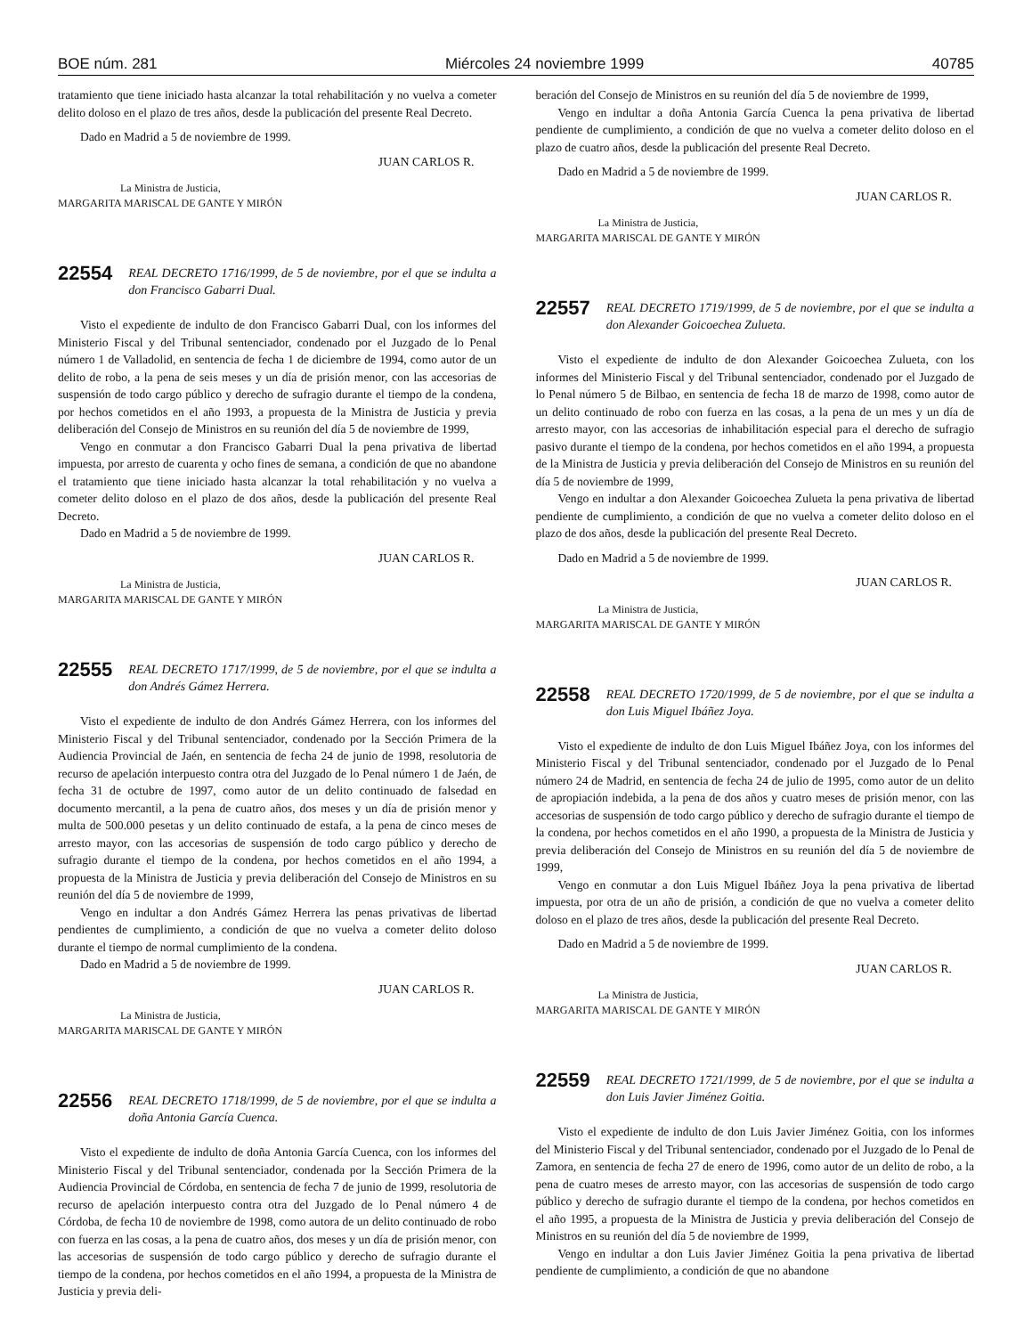BOE núm. 281 Miércoles 24 noviembre 1999 40785
tratamiento que tiene iniciado hasta alcanzar la total rehabilitación y no vuelva a cometer delito doloso en el plazo de tres años, desde la publicación del presente Real Decreto.
Dado en Madrid a 5 de noviembre de 1999.
JUAN CARLOS R.
La Ministra de Justicia,
MARGARITA MARISCAL DE GANTE Y MIRÓN
22554 REAL DECRETO 1716/1999, de 5 de noviembre, por el que se indulta a don Francisco Gabarri Dual.
Visto el expediente de indulto de don Francisco Gabarri Dual, con los informes del Ministerio Fiscal y del Tribunal sentenciador, condenado por el Juzgado de lo Penal número 1 de Valladolid, en sentencia de fecha 1 de diciembre de 1994, como autor de un delito de robo, a la pena de seis meses y un día de prisión menor, con las accesorias de suspensión de todo cargo público y derecho de sufragio durante el tiempo de la condena, por hechos cometidos en el año 1993, a propuesta de la Ministra de Justicia y previa deliberación del Consejo de Ministros en su reunión del día 5 de noviembre de 1999,
Vengo en conmutar a don Francisco Gabarri Dual la pena privativa de libertad impuesta, por arresto de cuarenta y ocho fines de semana, a condición de que no abandone el tratamiento que tiene iniciado hasta alcanzar la total rehabilitación y no vuelva a cometer delito doloso en el plazo de dos años, desde la publicación del presente Real Decreto.
Dado en Madrid a 5 de noviembre de 1999.
JUAN CARLOS R.
La Ministra de Justicia,
MARGARITA MARISCAL DE GANTE Y MIRÓN
22555 REAL DECRETO 1717/1999, de 5 de noviembre, por el que se indulta a don Andrés Gámez Herrera.
Visto el expediente de indulto de don Andrés Gámez Herrera, con los informes del Ministerio Fiscal y del Tribunal sentenciador, condenado por la Sección Primera de la Audiencia Provincial de Jaén, en sentencia de fecha 24 de junio de 1998, resolutoria de recurso de apelación interpuesto contra otra del Juzgado de lo Penal número 1 de Jaén, de fecha 31 de octubre de 1997, como autor de un delito continuado de falsedad en documento mercantil, a la pena de cuatro años, dos meses y un día de prisión menor y multa de 500.000 pesetas y un delito continuado de estafa, a la pena de cinco meses de arresto mayor, con las accesorias de suspensión de todo cargo público y derecho de sufragio durante el tiempo de la condena, por hechos cometidos en el año 1994, a propuesta de la Ministra de Justicia y previa deliberación del Consejo de Ministros en su reunión del día 5 de noviembre de 1999,
Vengo en indultar a don Andrés Gámez Herrera las penas privativas de libertad pendientes de cumplimiento, a condición de que no vuelva a cometer delito doloso durante el tiempo de normal cumplimiento de la condena.
Dado en Madrid a 5 de noviembre de 1999.
JUAN CARLOS R.
La Ministra de Justicia,
MARGARITA MARISCAL DE GANTE Y MIRÓN
22556 REAL DECRETO 1718/1999, de 5 de noviembre, por el que se indulta a doña Antonia García Cuenca.
Visto el expediente de indulto de doña Antonia García Cuenca, con los informes del Ministerio Fiscal y del Tribunal sentenciador, condenada por la Sección Primera de la Audiencia Provincial de Córdoba, en sentencia de fecha 7 de junio de 1999, resolutoria de recurso de apelación interpuesto contra otra del Juzgado de lo Penal número 4 de Córdoba, de fecha 10 de noviembre de 1998, como autora de un delito continuado de robo con fuerza en las cosas, a la pena de cuatro años, dos meses y un día de prisión menor, con las accesorias de suspensión de todo cargo público y derecho de sufragio durante el tiempo de la condena, por hechos cometidos en el año 1994, a propuesta de la Ministra de Justicia y previa deli-
beración del Consejo de Ministros en su reunión del día 5 de noviembre de 1999,
Vengo en indultar a doña Antonia García Cuenca la pena privativa de libertad pendiente de cumplimiento, a condición de que no vuelva a cometer delito doloso en el plazo de cuatro años, desde la publicación del presente Real Decreto.
Dado en Madrid a 5 de noviembre de 1999.
JUAN CARLOS R.
La Ministra de Justicia,
MARGARITA MARISCAL DE GANTE Y MIRÓN
22557 REAL DECRETO 1719/1999, de 5 de noviembre, por el que se indulta a don Alexander Goicoechea Zulueta.
Visto el expediente de indulto de don Alexander Goicoechea Zulueta, con los informes del Ministerio Fiscal y del Tribunal sentenciador, condenado por el Juzgado de lo Penal número 5 de Bilbao, en sentencia de fecha 18 de marzo de 1998, como autor de un delito continuado de robo con fuerza en las cosas, a la pena de un mes y un día de arresto mayor, con las accesorias de inhabilitación especial para el derecho de sufragio pasivo durante el tiempo de la condena, por hechos cometidos en el año 1994, a propuesta de la Ministra de Justicia y previa deliberación del Consejo de Ministros en su reunión del día 5 de noviembre de 1999,
Vengo en indultar a don Alexander Goicoechea Zulueta la pena privativa de libertad pendiente de cumplimiento, a condición de que no vuelva a cometer delito doloso en el plazo de dos años, desde la publicación del presente Real Decreto.
Dado en Madrid a 5 de noviembre de 1999.
JUAN CARLOS R.
La Ministra de Justicia,
MARGARITA MARISCAL DE GANTE Y MIRÓN
22558 REAL DECRETO 1720/1999, de 5 de noviembre, por el que se indulta a don Luis Miguel Ibáñez Joya.
Visto el expediente de indulto de don Luis Miguel Ibáñez Joya, con los informes del Ministerio Fiscal y del Tribunal sentenciador, condenado por el Juzgado de lo Penal número 24 de Madrid, en sentencia de fecha 24 de julio de 1995, como autor de un delito de apropiación indebida, a la pena de dos años y cuatro meses de prisión menor, con las accesorias de suspensión de todo cargo público y derecho de sufragio durante el tiempo de la condena, por hechos cometidos en el año 1990, a propuesta de la Ministra de Justicia y previa deliberación del Consejo de Ministros en su reunión del día 5 de noviembre de 1999,
Vengo en conmutar a don Luis Miguel Ibáñez Joya la pena privativa de libertad impuesta, por otra de un año de prisión, a condición de que no vuelva a cometer delito doloso en el plazo de tres años, desde la publicación del presente Real Decreto.
Dado en Madrid a 5 de noviembre de 1999.
JUAN CARLOS R.
La Ministra de Justicia,
MARGARITA MARISCAL DE GANTE Y MIRÓN
22559 REAL DECRETO 1721/1999, de 5 de noviembre, por el que se indulta a don Luis Javier Jiménez Goitia.
Visto el expediente de indulto de don Luis Javier Jiménez Goitia, con los informes del Ministerio Fiscal y del Tribunal sentenciador, condenado por el Juzgado de lo Penal de Zamora, en sentencia de fecha 27 de enero de 1996, como autor de un delito de robo, a la pena de cuatro meses de arresto mayor, con las accesorias de suspensión de todo cargo público y derecho de sufragio durante el tiempo de la condena, por hechos cometidos en el año 1995, a propuesta de la Ministra de Justicia y previa deliberación del Consejo de Ministros en su reunión del día 5 de noviembre de 1999,
Vengo en indultar a don Luis Javier Jiménez Goitia la pena privativa de libertad pendiente de cumplimiento, a condición de que no abandone